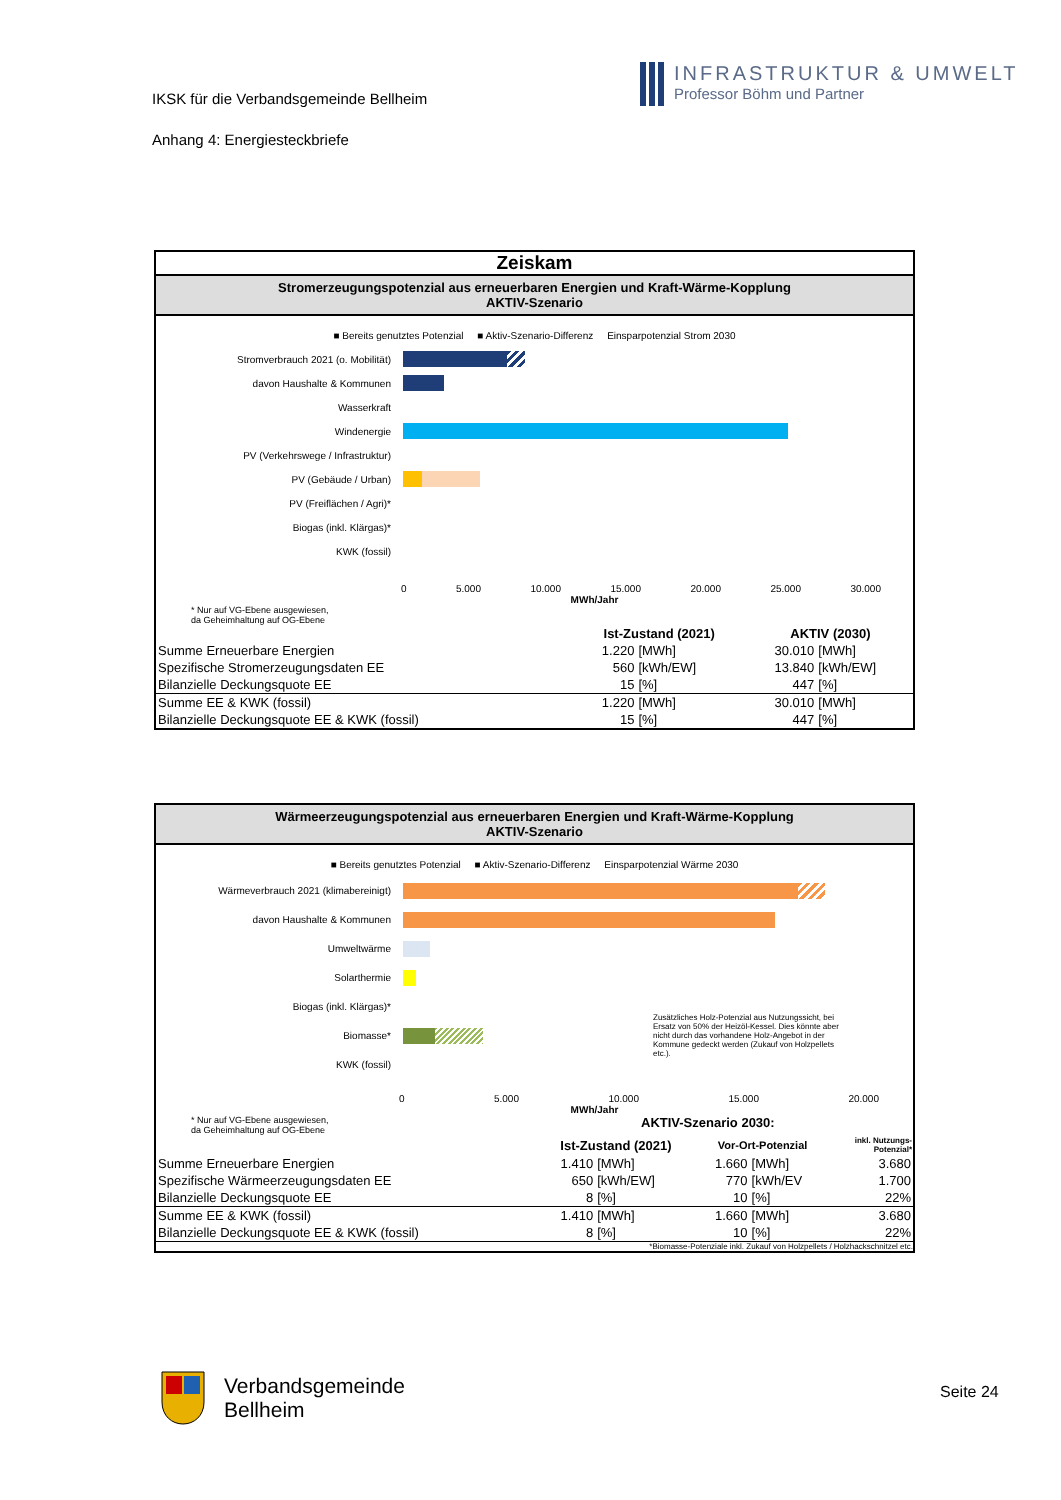IKSK für die Verbandsgemeinde Bellheim
Anhang 4: Energiesteckbriefe
INFRASTRUKTUR & UMWELT
Professor Böhm und Partner
Zeiskam
Stromerzeugungspotenzial aus erneuerbaren Energien und Kraft-Wärme-Kopplung
AKTIV-Szenario
■ Bereits genutztes Potenzial ■ Aktiv-Szenario-Differenz Einsparpotenzial Strom 2030
Stromverbrauch 2021 (o. Mobilität)
davon Haushalte & Kommunen
Wasserkraft
Windenergie
PV (Verkehrswege / Infrastruktur)
PV (Gebäude / Urban)
PV (Freiflächen / Agri)*
Biogas (inkl. Klärgas)*
KWK (fossil)
0 5.000 10.000 15.000 20.000 25.000 30.000
MWh/Jahr
* Nur auf VG-Ebene ausgewiesen,
da Geheimhaltung auf OG-Ebene
| | Ist-Zustand (2021) | | AKTIV (2030) | |
| Summe Erneuerbare Energien | 1.220 | [MWh] | 30.010 | [MWh] |
| Spezifische Stromerzeugungsdaten EE | 560 | [kWh/EW] | 13.840 | [kWh/EW] |
| Bilanzielle Deckungsquote EE | 15 | [%] | 447 | [%] |
| Summe EE & KWK (fossil) | 1.220 | [MWh] | 30.010 | [MWh] |
| Bilanzielle Deckungsquote EE & KWK (fossil) | 15 | [%] | 447 | [%] |
Wärmeerzeugungspotenzial aus erneuerbaren Energien und Kraft-Wärme-Kopplung
AKTIV-Szenario
■ Bereits genutztes Potenzial ■ Aktiv-Szenario-Differenz Einsparpotenzial Wärme 2030
Wärmeverbrauch 2021 (klimabereinigt)
davon Haushalte & Kommunen
Umweltwärme
Solarthermie
Biogas (inkl. Klärgas)*
Biomasse*
Zusätzliches Holz-Potenzial aus Nutzungssicht, bei Ersatz von 50% der Heizöl-Kessel. Dies könnte aber nicht durch das vorhandene Holz-Angebot in der Kommune gedeckt werden (Zukauf von Holzpellets etc.).
KWK (fossil)
0 5.000 10.000 15.000 20.000
MWh/Jahr
* Nur auf VG-Ebene ausgewiesen,
da Geheimhaltung auf OG-Ebene
AKTIV-Szenario 2030:
| | Ist-Zustand (2021) | | Vor-Ort-Potenzial | | inkl. Nutzungs- Potenzial* |
| Summe Erneuerbare Energien | 1.410 | [MWh] | 1.660 | [MWh] | 3.680 |
| Spezifische Wärmeerzeugungsdaten EE | 650 | [kWh/EW] | 770 | [kWh/EV | 1.700 |
| Bilanzielle Deckungsquote EE | 8 | [%] | 10 | [%] | 22% |
| Summe EE & KWK (fossil) | 1.410 | [MWh] | 1.660 | [MWh] | 3.680 |
| Bilanzielle Deckungsquote EE & KWK (fossil) | 8 | [%] | 10 | [%] | 22% |
*Biomasse-Potenziale inkl. Zukauf von Holzpellets / Holzhackschnitzel etc.
Verbandsgemeinde
Bellheim
Seite 24